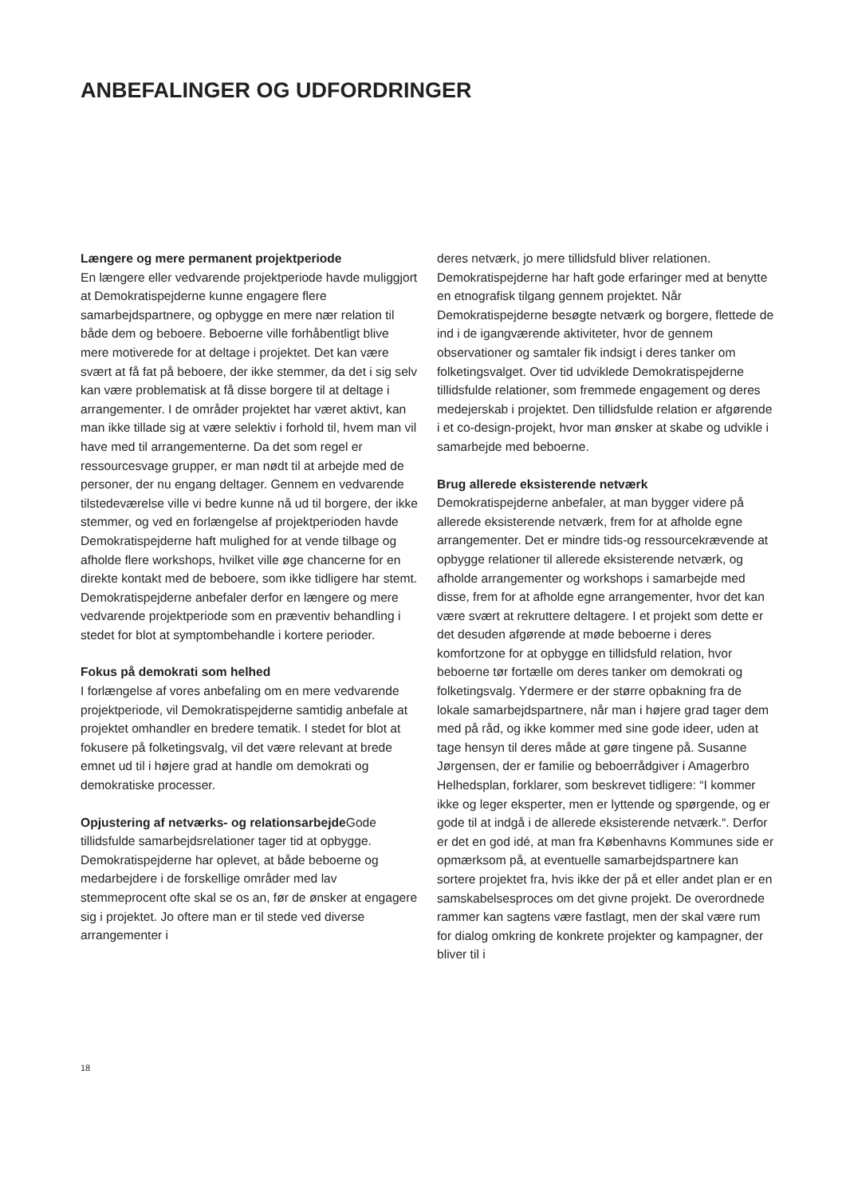ANBEFALINGER OG UDFORDRINGER
Længere og mere permanent projektperiode
En længere eller vedvarende projektperiode havde muliggjort at Demokratispejderne kunne engagere flere samarbejdspartnere, og opbygge en mere nær relation til både dem og beboere. Beboerne ville forhåbentligt blive mere motiverede for at deltage i projektet. Det kan være svært at få fat på beboere, der ikke stemmer, da det i sig selv kan være problematisk at få disse borgere til at deltage i arrangementer. I de områder projektet har været aktivt, kan man ikke tillade sig at være selektiv i forhold til, hvem man vil have med til arrangementerne. Da det som regel er ressourcesvage grupper, er man nødt til at arbejde med de personer, der nu engang deltager. Gennem en vedvarende tilstedeværelse ville vi bedre kunne nå ud til borgere, der ikke stemmer, og ved en forlængelse af projektperioden havde Demokratispejderne haft mulighed for at vende tilbage og afholde flere workshops, hvilket ville øge chancerne for en direkte kontakt med de beboere, som ikke tidligere har stemt. Demokratispejderne anbefaler derfor en længere og mere vedvarende projektperiode som en præventiv behandling i stedet for blot at symptombehandle i kortere perioder.
Fokus på demokrati som helhed
I forlængelse af vores anbefaling om en mere vedvarende projektperiode, vil Demokratispejderne samtidig anbefale at projektet omhandler en bredere tematik. I stedet for blot at fokusere på folketingsvalg, vil det være relevant at brede emnet ud til i højere grad at handle om demokrati og demokratiske processer.
Opjustering af netværks- og relationsarbejde Gode tillidsfulde samarbejdsrelationer tager tid at opbygge. Demokratispejderne har oplevet, at både beboerne og medarbejdere i de forskellige områder med lav stemmeprocent ofte skal se os an, før de ønsker at engagere sig i projektet. Jo oftere man er til stede ved diverse arrangementer i
deres netværk, jo mere tillidsfuld bliver relationen. Demokratispejderne har haft gode erfaringer med at benytte en etnografisk tilgang gennem projektet. Når Demokratispejderne besøgte netværk og borgere, flettede de ind i de igangværende aktiviteter, hvor de gennem observationer og samtaler fik indsigt i deres tanker om folketingsvalget. Over tid udviklede Demokratispejderne tillidsfulde relationer, som fremmede engagement og deres medejerskab i projektet. Den tillidsfulde relation er afgørende i et co-design-projekt, hvor man ønsker at skabe og udvikle i samarbejde med beboerne.
Brug allerede eksisterende netværk
Demokratispejderne anbefaler, at man bygger videre på allerede eksisterende netværk, frem for at afholde egne arrangementer. Det er mindre tids-og ressourcekrævende at opbygge relationer til allerede eksisterende netværk, og afholde arrangementer og workshops i samarbejde med disse, frem for at afholde egne arrangementer, hvor det kan være svært at rekruttere deltagere. I et projekt som dette er det desuden afgørende at møde beboerne i deres komfortzone for at opbygge en tillidsfuld relation, hvor beboerne tør fortælle om deres tanker om demokrati og folketingsvalg. Ydermere er der større opbakning fra de lokale samarbejdspartnere, når man i højere grad tager dem med på råd, og ikke kommer med sine gode ideer, uden at tage hensyn til deres måde at gøre tingene på. Susanne Jørgensen, der er familie og beboerrådgiver i Amagerbro Helhedsplan, forklarer, som beskrevet tidligere: “I kommer ikke og leger eksperter, men er lyttende og spørgende, og er gode til at indgå i de allerede eksisterende netværk.“. Derfor er det en god idé, at man fra Københavns Kommunes side er opmærksom på, at eventuelle samarbejdspartnere kan sortere projektet fra, hvis ikke der på et eller andet plan er en samskabelsesproces om det givne projekt. De overordnede rammer kan sagtens være fastlagt, men der skal være rum for dialog omkring de konkrete projekter og kampagner, der bliver til i
18